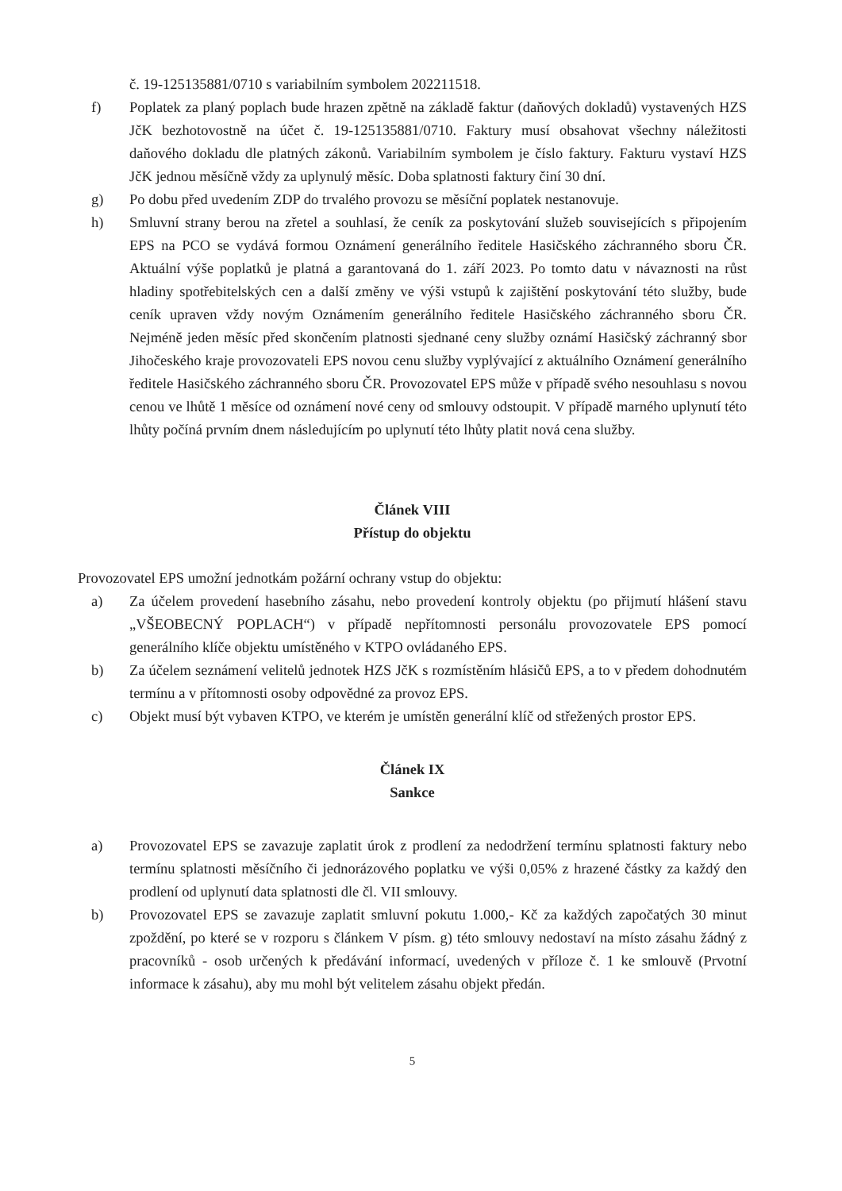č. 19-125135881/0710 s variabilním symbolem 202211518.
f) Poplatek za planý poplach bude hrazen zpětně na základě faktur (daňových dokladů) vystavených HZS JčK bezhotovostně na účet č. 19-125135881/0710. Faktury musí obsahovat všechny náležitosti daňového dokladu dle platných zákonů. Variabilním symbolem je číslo faktury. Fakturu vystaví HZS JčK jednou měsíčně vždy za uplynulý měsíc. Doba splatnosti faktury činí 30 dní.
g) Po dobu před uvedením ZDP do trvalého provozu se měsíční poplatek nestanovuje.
h) Smluvní strany berou na zřetel a souhlasí, že ceník za poskytování služeb souvisejících s připojením EPS na PCO se vydává formou Oznámení generálního ředitele Hasičského záchranného sboru ČR. Aktuální výše poplatků je platná a garantovaná do 1. září 2023. Po tomto datu v návaznosti na růst hladiny spotřebitelských cen a další změny ve výši vstupů k zajištění poskytování této služby, bude ceník upraven vždy novým Oznámením generálního ředitele Hasičského záchranného sboru ČR. Nejméně jeden měsíc před skončením platnosti sjednané ceny služby oznámí Hasičský záchranný sbor Jihočeského kraje provozovateli EPS novou cenu služby vyplývající z aktuálního Oznámení generálního ředitele Hasičského záchranného sboru ČR. Provozovatel EPS může v případě svého nesouhlasu s novou cenou ve lhůtě 1 měsíce od oznámení nové ceny od smlouvy odstoupit. V případě marného uplynutí této lhůty počíná prvním dnem následujícím po uplynutí této lhůty platit nová cena služby.
Článek VIII
Přístup do objektu
Provozovatel EPS umožní jednotkám požární ochrany vstup do objektu:
a) Za účelem provedení hasebního zásahu, nebo provedení kontroly objektu (po přijmutí hlášení stavu „VŠEOBECNÝ POPLACH“) v případě nepřítomnosti personálu provozovatele EPS pomocí generálního klíče objektu umístěného v KTPO ovládaného EPS.
b) Za účelem seznámení velitelů jednotek HZS JčK s rozmístěním hlásičů EPS, a to v předem dohodnutém termínu a v přítomnosti osoby odpovědné za provoz EPS.
c) Objekt musí být vybaven KTPO, ve kterém je umístěn generální klíč od střežených prostor EPS.
Článek IX
Sankce
a) Provozovatel EPS se zavazuje zaplatit úrok z prodlení za nedodržení termínu splatnosti faktury nebo termínu splatnosti měsíčního či jednorázového poplatku ve výši 0,05% z hrazené částky za každý den prodlení od uplynutí data splatnosti dle čl. VII smlouvy.
b) Provozovatel EPS se zavazuje zaplatit smluvní pokutu 1.000,- Kč za každých započatých 30 minut zpoždění, po které se v rozporu s článkem V písm. g) této smlouvy nedostaví na místo zásahu žádný z pracovníků - osob určených k předávání informací, uvedených v příloze č. 1 ke smlouvě (Prvotní informace k zásahu), aby mu mohl být velitelem zásahu objekt předán.
5